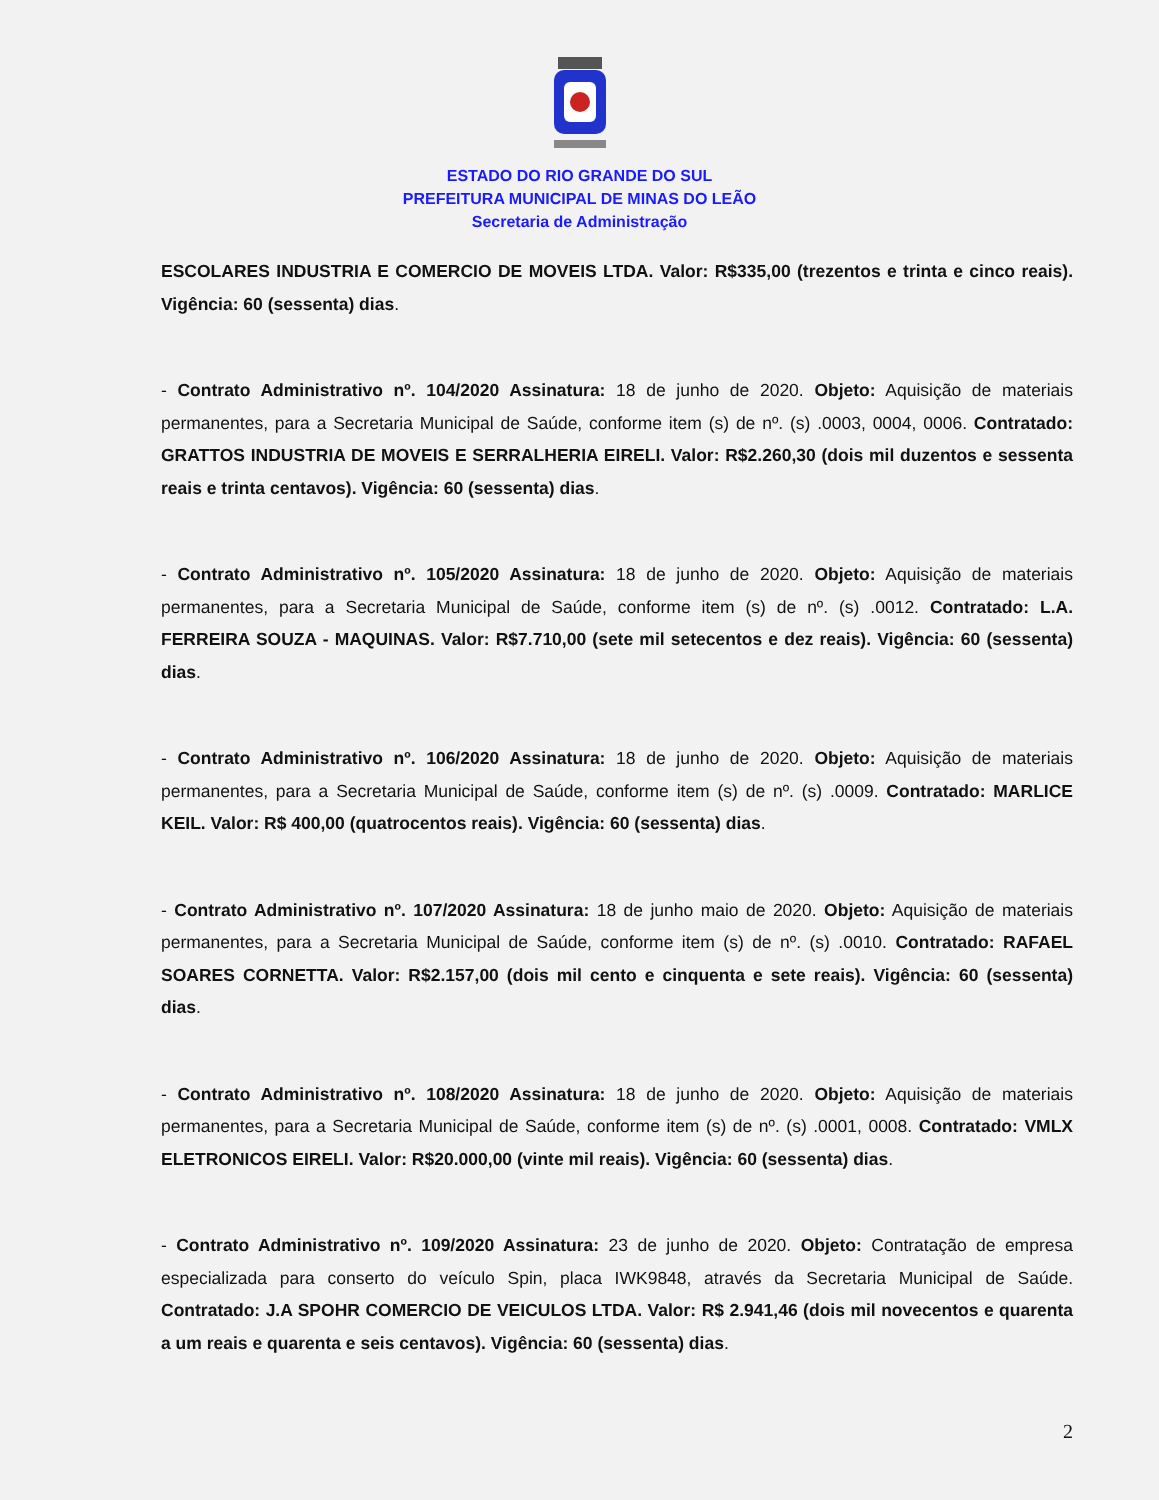ESTADO DO RIO GRANDE DO SUL
PREFEITURA MUNICIPAL DE MINAS DO LEÃO
Secretaria de Administração
ESCOLARES INDUSTRIA E COMERCIO DE MOVEIS LTDA. Valor: R$335,00 (trezentos e trinta e cinco reais). Vigência: 60 (sessenta) dias.
- Contrato Administrativo nº. 104/2020 Assinatura: 18 de junho de 2020. Objeto: Aquisição de materiais permanentes, para a Secretaria Municipal de Saúde, conforme item (s) de nº. (s) .0003, 0004, 0006. Contratado: GRATTOS INDUSTRIA DE MOVEIS E SERRALHERIA EIRELI. Valor: R$2.260,30 (dois mil duzentos e sessenta reais e trinta centavos). Vigência: 60 (sessenta) dias.
- Contrato Administrativo nº. 105/2020 Assinatura: 18 de junho de 2020. Objeto: Aquisição de materiais permanentes, para a Secretaria Municipal de Saúde, conforme item (s) de nº. (s) .0012. Contratado: L.A. FERREIRA SOUZA - MAQUINAS. Valor: R$7.710,00 (sete mil setecentos e dez reais). Vigência: 60 (sessenta) dias.
- Contrato Administrativo nº. 106/2020 Assinatura: 18 de junho de 2020. Objeto: Aquisição de materiais permanentes, para a Secretaria Municipal de Saúde, conforme item (s) de nº. (s) .0009. Contratado: MARLICE KEIL. Valor: R$ 400,00 (quatrocentos reais). Vigência: 60 (sessenta) dias.
- Contrato Administrativo nº. 107/2020 Assinatura: 18 de junho maio de 2020. Objeto: Aquisição de materiais permanentes, para a Secretaria Municipal de Saúde, conforme item (s) de nº. (s) .0010. Contratado: RAFAEL SOARES CORNETTA. Valor: R$2.157,00 (dois mil cento e cinquenta e sete reais). Vigência: 60 (sessenta) dias.
- Contrato Administrativo nº. 108/2020 Assinatura: 18 de junho de 2020. Objeto: Aquisição de materiais permanentes, para a Secretaria Municipal de Saúde, conforme item (s) de nº. (s) .0001, 0008. Contratado: VMLX ELETRONICOS EIRELI. Valor: R$20.000,00 (vinte mil reais). Vigência: 60 (sessenta) dias.
- Contrato Administrativo nº. 109/2020 Assinatura: 23 de junho de 2020. Objeto: Contratação de empresa especializada para conserto do veículo Spin, placa IWK9848, através da Secretaria Municipal de Saúde. Contratado: J.A SPOHR COMERCIO DE VEICULOS LTDA. Valor: R$ 2.941,46 (dois mil novecentos e quarenta a um reais e quarenta e seis centavos). Vigência: 60 (sessenta) dias.
2